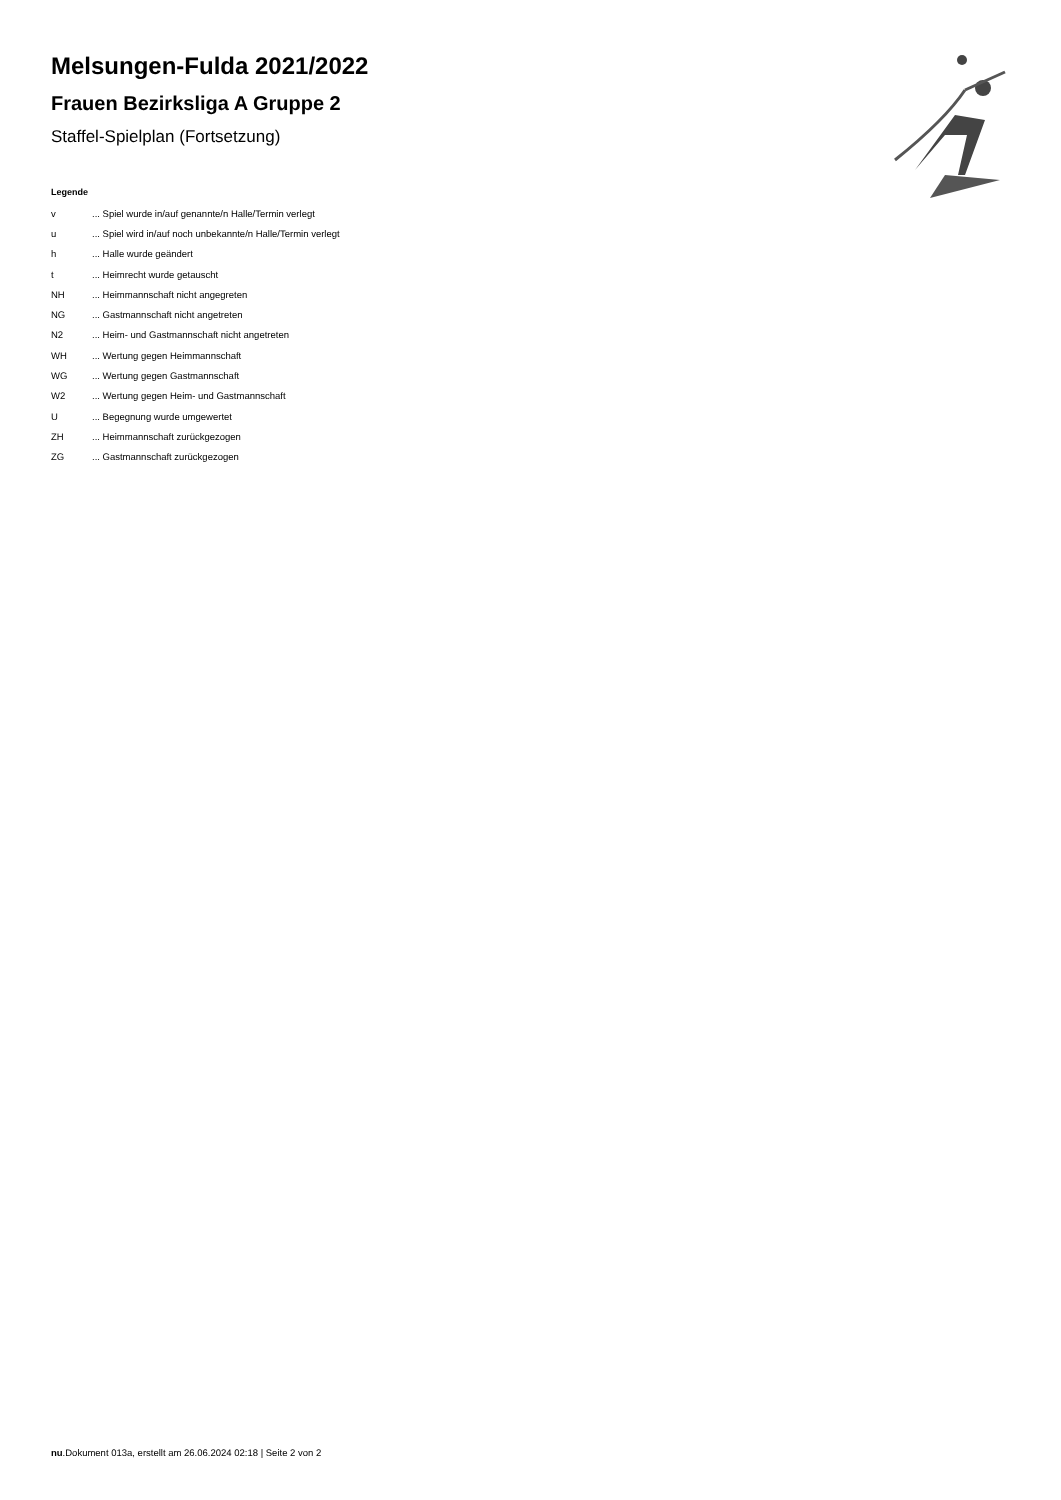Melsungen-Fulda 2021/2022
Frauen Bezirksliga A Gruppe 2
Staffel-Spielplan (Fortsetzung)
Legende
| v | ... Spiel wurde in/auf genannte/n Halle/Termin verlegt |
| u | ... Spiel wird in/auf noch unbekannte/n Halle/Termin verlegt |
| h | ... Halle wurde geändert |
| t | ... Heimrecht wurde getauscht |
| NH | ... Heimmannschaft nicht angegreten |
| NG | ... Gastmannschaft nicht angetreten |
| N2 | ... Heim- und Gastmannschaft nicht angetreten |
| WH | ... Wertung gegen Heimmannschaft |
| WG | ... Wertung gegen Gastmannschaft |
| W2 | ... Wertung gegen Heim- und Gastmannschaft |
| U | ... Begegnung wurde umgewertet |
| ZH | ... Heimmannschaft zurückgezogen |
| ZG | ... Gastmannschaft zurückgezogen |
nu.Dokument 013a, erstellt am 26.06.2024 02:18 | Seite 2 von 2